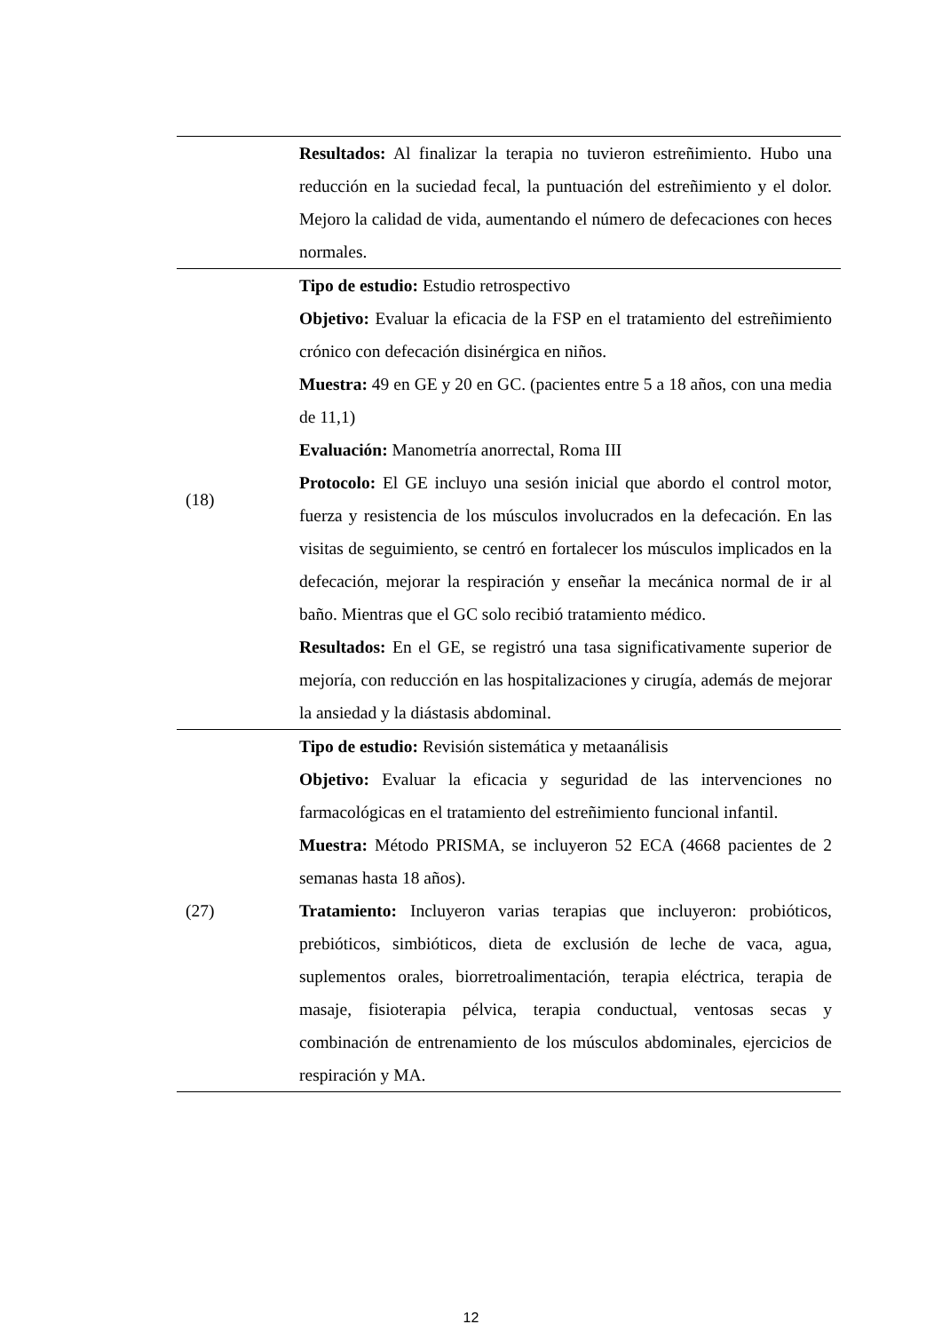| | Resultados: Al finalizar la terapia no tuvieron estreñimiento. Hubo una reducción en la suciedad fecal, la puntuación del estreñimiento y el dolor. Mejoro la calidad de vida, aumentando el número de defecaciones con heces normales. |
| (18) | Tipo de estudio: Estudio retrospectivo Objetivo: Evaluar la eficacia de la FSP en el tratamiento del estreñimiento crónico con defecación disinérgica en niños. Muestra: 49 en GE y 20 en GC. (pacientes entre 5 a 18 años, con una media de 11,1) Evaluación: Manometría anorrectal, Roma III Protocolo: El GE incluyo una sesión inicial que abordo el control motor, fuerza y resistencia de los músculos involucrados en la defecación. En las visitas de seguimiento, se centró en fortalecer los músculos implicados en la defecación, mejorar la respiración y enseñar la mecánica normal de ir al baño. Mientras que el GC solo recibió tratamiento médico. Resultados: En el GE, se registró una tasa significativamente superior de mejoría, con reducción en las hospitalizaciones y cirugía, además de mejorar la ansiedad y la diástasis abdominal. |
| (27) | Tipo de estudio: Revisión sistemática y metaanálisis Objetivo: Evaluar la eficacia y seguridad de las intervenciones no farmacológicas en el tratamiento del estreñimiento funcional infantil. Muestra: Método PRISMA, se incluyeron 52 ECA (4668 pacientes de 2 semanas hasta 18 años). Tratamiento: Incluyeron varias terapias que incluyeron: probióticos, prebióticos, simbióticos, dieta de exclusión de leche de vaca, agua, suplementos orales, biorretroalimentación, terapia eléctrica, terapia de masaje, fisioterapia pélvica, terapia conductual, ventosas secas y combinación de entrenamiento de los músculos abdominales, ejercicios de respiración y MA. |
12